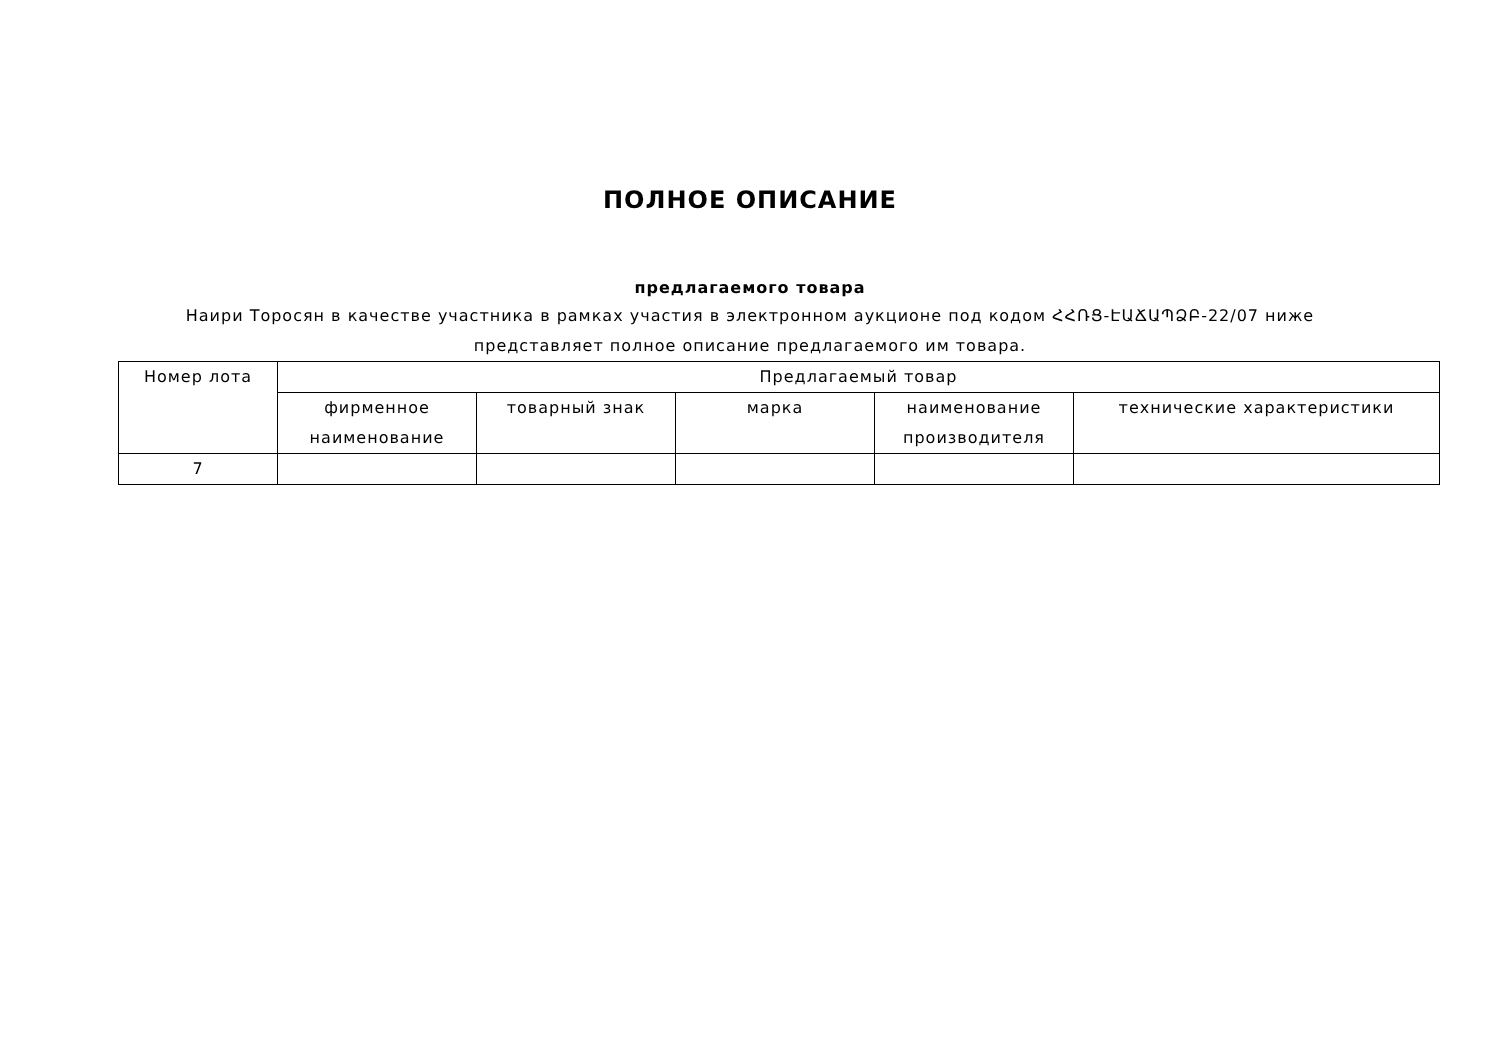ПОЛНОЕ ОПИСАНИЕ
предлагаемого товара
Наири Торосян в качестве участника в рамках участия в электронном аукционе под кодом ՀՀՌՑ-ԷԱՃԱՊՁԲ-22/07 ниже представляет полное описание предлагаемого им товара.
| Номер лота | Предлагаемый товар | | | | |
| --- | --- | --- | --- | --- | --- |
| | фирменное наименование | товарный знак | марка | наименование производителя | технические характеристики |
| 7 | | | | | |